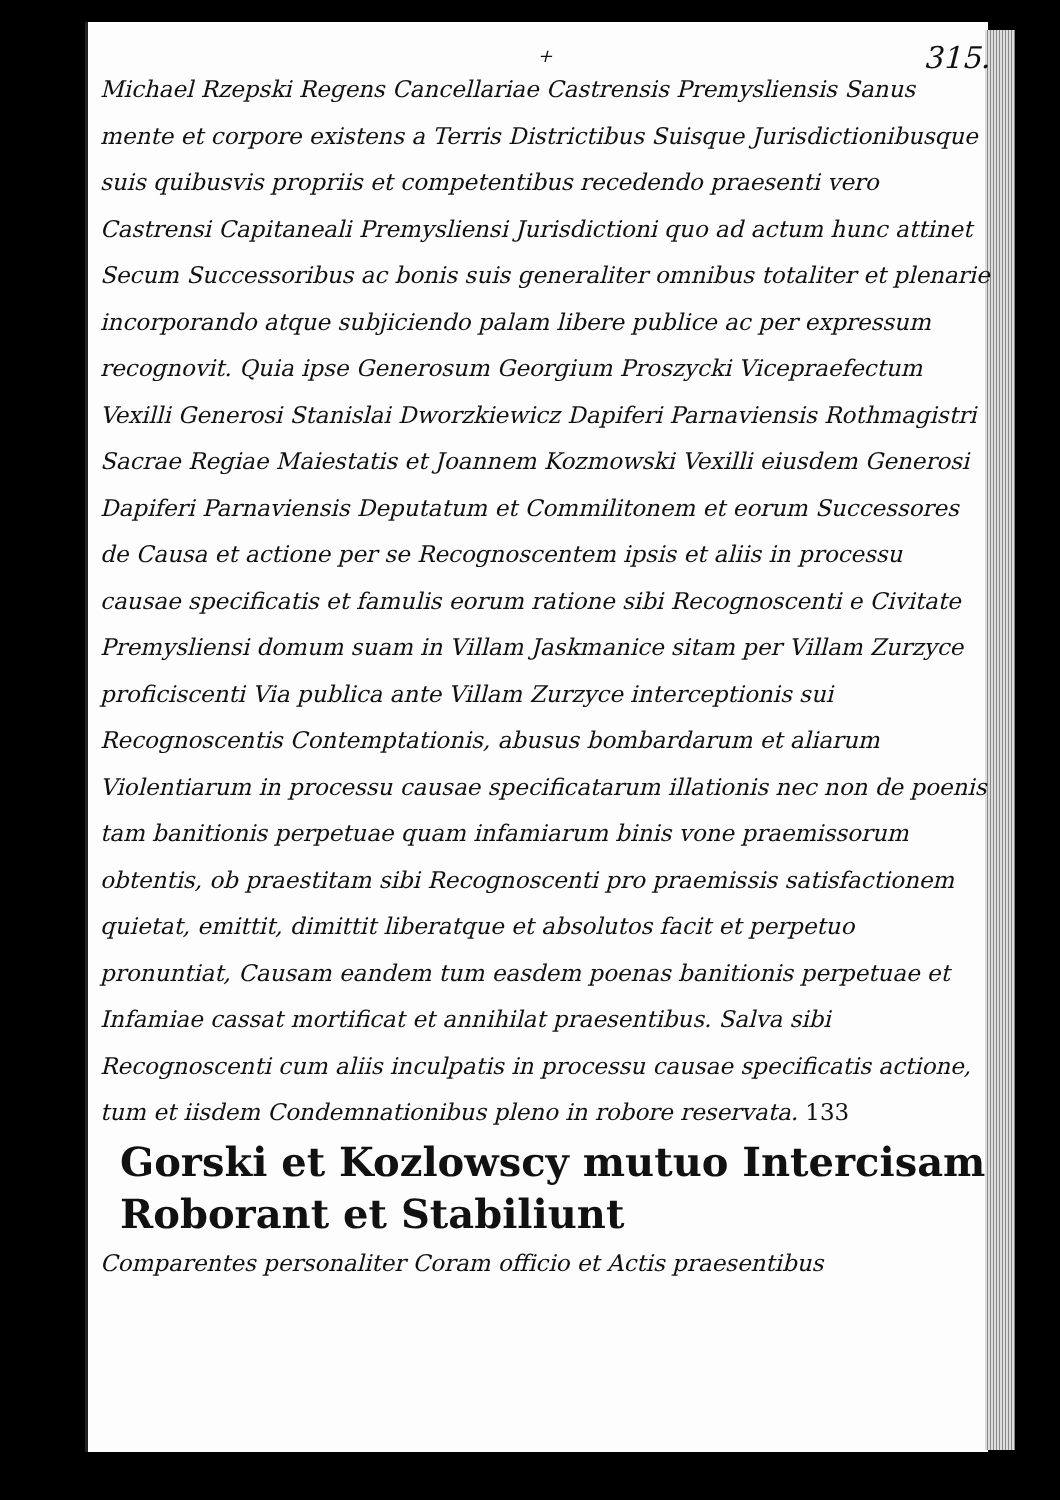315.
+
Michael Rzepski Regens Cancellariae Castrensis Premysliensis Sanus mente et corpore existens a Terris Districtibus Suisque Jurisdictionibusque suis quibusvis propriis et competentibus recedendo praesenti vero Castrensi Capitaneali Premysliensi Jurisdictioni quo ad actum hunc attinet Secum Successoribus ac bonis suis generaliter omnibus totaliter et plenarie incorporando atque subjiciendo palam libere publice ac per expressum recognovit. Quia ipse Generosum Georgium Proszycki Vicepraefectum Vexilli Generosi Stanislai Dworzkiewicz Dapiferi Parnaviensis Rothmagistri Sacrae Regiae Maiestatis et Joannem Kozmowski Vexilli eiusdem Generosi Dapiferi Parnaviensis Deputatum et Commilitonem et eorum Successores de Causa et actione per se Recognoscentem ipsis et aliis in processu causae specificatis et famulis eorum ratione sibi Recognoscenti e Civitate Premysliensi domum suam in Villam Jaskmanice sitam per Villam Zurzyce proficiscenti Via publica ante Villam Zurzyce interceptionis sui Recognoscentis Contemptationis, abusus bombardarum et aliarum Violentiarum in processu causae specificatarum illationis nec non de poenis tam banitionis perpetuae quam infamiarum binis vone praemissorum obtentis, ob praestitam sibi Recognoscenti pro praemissis satisfactionem quietat, emittit, dimittit liberatque et absolutos facit et perpetuo pronuntiat, Causam eandem tum easdem poenas banitionis perpetuae et Infamiae cassat mortificat et annihilat praesentibus. Salva sibi Recognoscenti cum aliis inculpatis in processu causae specificatis actione, tum et iisdem Condemnationibus pleno in robore reservata. 133
Gorski et Kozlowscy mutuo Intercisam Roborant et Stabiliunt
Comparentes personaliter Coram officio et Actis praesentibus